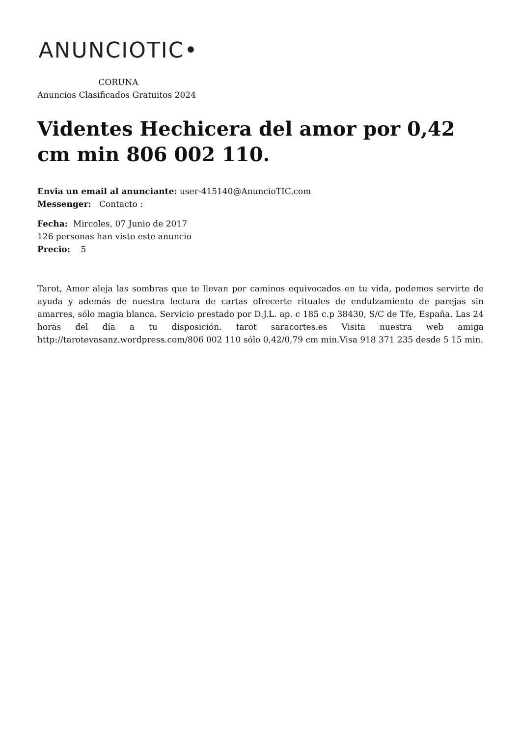ANUNCIOTIC•
CORUNA
Anuncios Clasificados Gratuitos 2024
Videntes Hechicera del amor por 0,42 cm min 806 002 110.
Envia un email al anunciante: user-415140@AnuncioTIC.com
Messenger: Contacto :
Fecha: Mircoles, 07 Junio de 2017
126 personas han visto este anuncio
Precio: 5
Tarot, Amor aleja las sombras que te llevan por caminos equivocados en tu vida, podemos servirte de ayuda y además de nuestra lectura de cartas ofrecerte rituales de endulzamiento de parejas sin amarres, sólo magia blanca. Servicio prestado por D.J.L. ap. c 185 c.p 38430, S/C de Tfe, España. Las 24 horas del día a tu disposición. tarot saracortes.es Visita nuestra web amiga http://tarotevasanz.wordpress.com/806 002 110 sólo 0,42/0,79 cm min.Visa 918 371 235 desde 5 15 min.